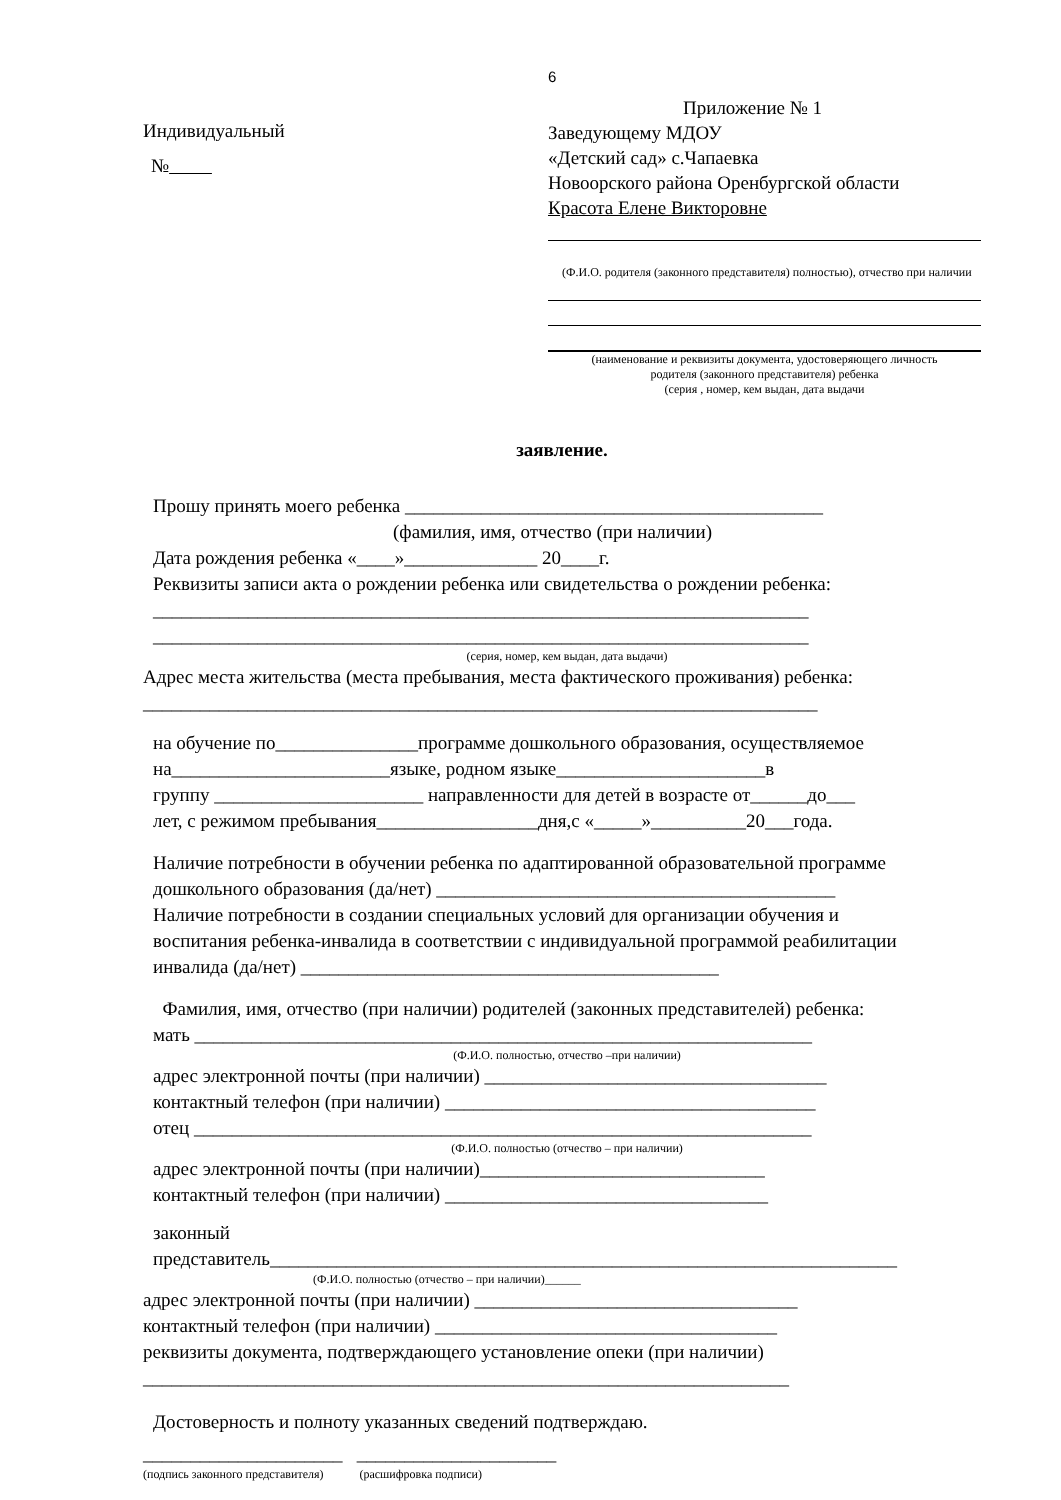6
Индивидуальный
№
Приложение № 1
Заведующему МДОУ
«Детский сад» с.Чапаевка
Новоорского района Оренбургской области
Красота Елене Викторовне
(Ф.И.О. родителя (законного представителя) полностью), отчество при наличии
(наименование и реквизиты документа, удостоверяющего личность
родителя (законного представителя) ребенка
(серия , номер, кем выдан, дата выдачи
заявление.
Прошу принять моего ребенка ____________________________________________
(фамилия, имя, отчество (при наличии)
Дата рождения ребенка «____»______________ 20____г.
Реквизиты записи акта о рождении ребенка или свидетельства о рождении ребенка:
_____________________________________________________________________
_____________________________________________________________________
(серия, номер, кем выдан, дата выдачи)
Адрес места жительства (места пребывания, места фактического проживания) ребенка:
_______________________________________________________________________
на обучение по_______________программе дошкольного образования, осуществляемое
на_______________________языке, родном языке______________________в
группу ______________________ направленности для детей в возрасте от______до___
лет, с режимом пребывания_________________дня,с «_____»__________20___года.
Наличие потребности в обучении ребенка по адаптированной образовательной программе
дошкольного образования (да/нет) __________________________________________
Наличие потребности в создании специальных условий для организации обучения и
воспитания ребенка-инвалида в соответствии с индивидуальной программой реабилитации
инвалида (да/нет) ____________________________________________
Фамилия, имя, отчество (при наличии) родителей (законных представителей) ребенка:
мать _________________________________________________________________
(Ф.И.О. полностью, отчество –при наличии)
адрес электронной почты (при наличии) ____________________________________
контактный телефон (при наличии) _______________________________________
отец _________________________________________________________________
(Ф.И.О. полностью (отчество – при наличии)
адрес электронной почты (при наличии)______________________________
контактный телефон (при наличии) __________________________________
законный
представитель__________________________________________________________________
(Ф.И.О. полностью (отчество – при наличии)______
адрес электронной почты (при наличии) __________________________________
контактный телефон (при наличии) ____________________________________
реквизиты документа, подтверждающего установление опеки (при наличии)
____________________________________________________________________
Достоверность и полноту указанных сведений подтверждаю.
_____________________ _____________________
(подпись законного представителя) (расшифровка подписи)